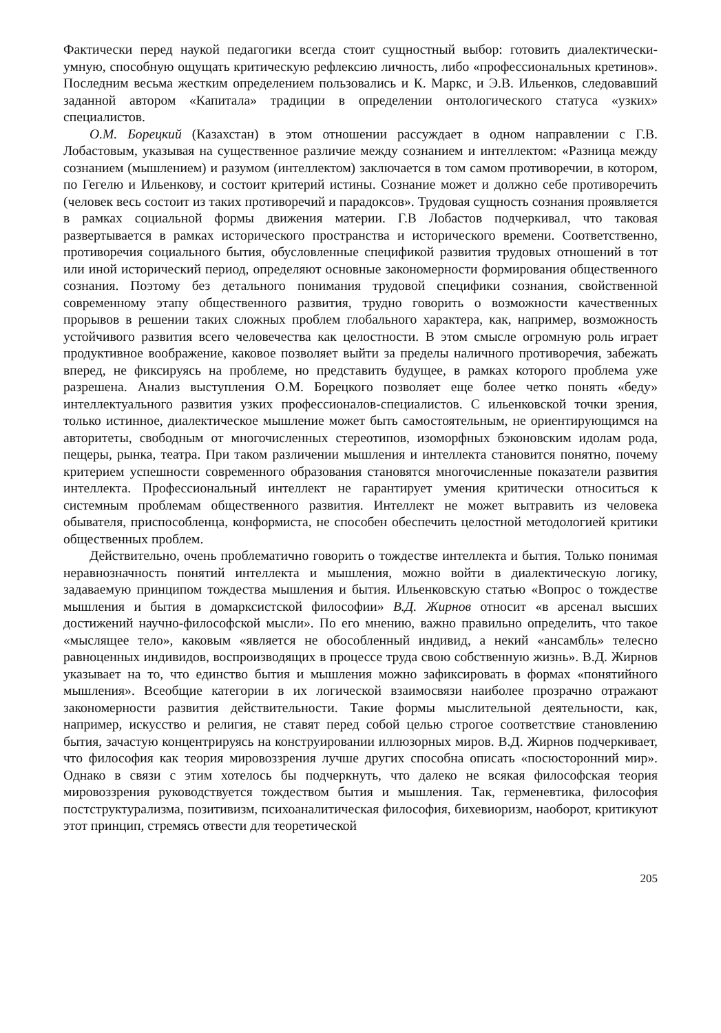Фактически перед наукой педагогики всегда стоит сущностный выбор: готовить диалектически-умную, способную ощущать критическую рефлексию личность, либо «профессиональных кретинов». Последним весьма жестким определением пользовались и К. Маркс, и Э.В. Ильенков, следовавший заданной автором «Капитала» традиции в определении онтологического статуса «узких» специалистов.
О.М. Борецкий (Казахстан) в этом отношении рассуждает в одном направлении с Г.В. Лобастовым, указывая на существенное различие между сознанием и интеллектом: «Разница между сознанием (мышлением) и разумом (интеллектом) заключается в том самом противоречии, в котором, по Гегелю и Ильенкову, и состоит критерий истины. Сознание может и должно себе противоречить (человек весь состоит из таких противоречий и парадоксов». Трудовая сущность сознания проявляется в рамках социальной формы движения материи. Г.В Лобастов подчеркивал, что таковая развертывается в рамках исторического пространства и исторического времени. Соответственно, противоречия социального бытия, обусловленные спецификой развития трудовых отношений в тот или иной исторический период, определяют основные закономерности формирования общественного сознания. Поэтому без детального понимания трудовой специфики сознания, свойственной современному этапу общественного развития, трудно говорить о возможности качественных прорывов в решении таких сложных проблем глобального характера, как, например, возможность устойчивого развития всего человечества как целостности. В этом смысле огромную роль играет продуктивное воображение, каковое позволяет выйти за пределы наличного противоречия, забежать вперед, не фиксируясь на проблеме, но представить будущее, в рамках которого проблема уже разрешена. Анализ выступления О.М. Борецкого позволяет еще более четко понять «беду» интеллектуального развития узких профессионалов-специалистов. С ильенковской точки зрения, только истинное, диалектическое мышление может быть самостоятельным, не ориентирующимся на авторитеты, свободным от многочисленных стереотипов, изоморфных бэконовским идолам рода, пещеры, рынка, театра. При таком различении мышления и интеллекта становится понятно, почему критерием успешности современного образования становятся многочисленные показатели развития интеллекта. Профессиональный интеллект не гарантирует умения критически относиться к системным проблемам общественного развития. Интеллект не может вытравить из человека обывателя, приспособленца, конформиста, не способен обеспечить целостной методологией критики общественных проблем.
Действительно, очень проблематично говорить о тождестве интеллекта и бытия. Только понимая неравнозначность понятий интеллекта и мышления, можно войти в диалектическую логику, задаваемую принципом тождества мышления и бытия. Ильенковскую статью «Вопрос о тождестве мышления и бытия в домарксистской философии» В.Д. Жирнов относит «в арсенал высших достижений научно-философской мысли». По его мнению, важно правильно определить, что такое «мыслящее тело», каковым «является не обособленный индивид, а некий «ансамбль» телесно равноценных индивидов, воспроизводящих в процессе труда свою собственную жизнь». В.Д. Жирнов указывает на то, что единство бытия и мышления можно зафиксировать в формах «понятийного мышления». Всеобщие категории в их логической взаимосвязи наиболее прозрачно отражают закономерности развития действительности. Такие формы мыслительной деятельности, как, например, искусство и религия, не ставят перед собой целью строгое соответствие становлению бытия, зачастую концентрируясь на конструировании иллюзорных миров. В.Д. Жирнов подчеркивает, что философия как теория мировоззрения лучше других способна описать «посюсторонний мир». Однако в связи с этим хотелось бы подчеркнуть, что далеко не всякая философская теория мировоззрения руководствуется тождеством бытия и мышления. Так, герменевтика, философия постструктурализма, позитивизм, психоаналитическая философия, бихевиоризм, наоборот, критикуют этот принцип, стремясь отвести для теоретической
205